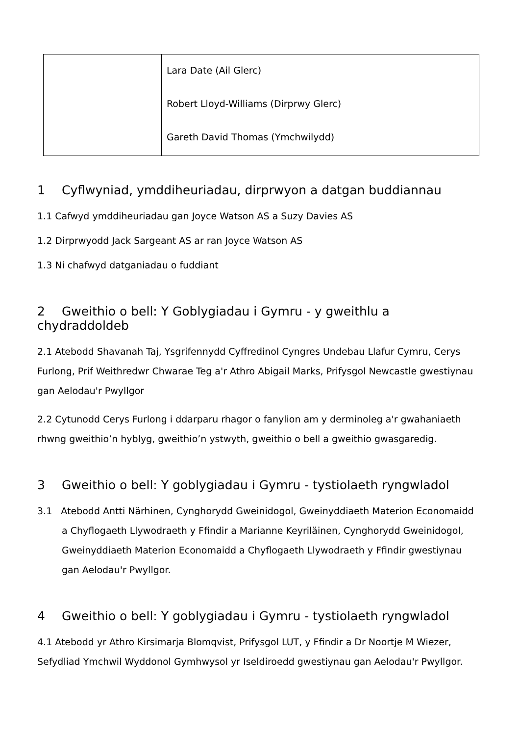| | Lara Date (Ail Glerc) Robert Lloyd-Williams (Dirprwy Glerc) Gareth David Thomas (Ymchwilydd) |
1 Cyflwyniad, ymddiheuriadau, dirprwyon a datgan buddiannau
1.1 Cafwyd ymddiheuriadau gan Joyce Watson AS a Suzy Davies AS
1.2 Dirprwyodd Jack Sargeant AS ar ran Joyce Watson AS
1.3 Ni chafwyd datganiadau o fuddiant
2 Gweithio o bell: Y Goblygiadau i Gymru - y gweithlu a chydraddoldeb
2.1 Atebodd Shavanah Taj, Ysgrifennydd Cyffredinol Cyngres Undebau Llafur Cymru, Cerys Furlong, Prif Weithredwr Chwarae Teg a'r Athro Abigail Marks, Prifysgol Newcastle gwestiynau gan Aelodau'r Pwyllgor
2.2 Cytunodd Cerys Furlong i ddarparu rhagor o fanylion am y derminoleg a'r gwahaniaeth rhwng gweithio’n hyblyg, gweithio’n ystwyth, gweithio o bell a gweithio gwasgaredig.
3 Gweithio o bell: Y goblygiadau i Gymru - tystiolaeth ryngwladol
3.1 Atebodd Antti Närhinen, Cynghorydd Gweinidogol, Gweinyddiaeth Materion Economaidd a Chyflogaeth Llywodraeth y Ffindir a Marianne Keyriläinen, Cynghorydd Gweinidogol, Gweinyddiaeth Materion Economaidd a Chyflogaeth Llywodraeth y Ffindir gwestiynau gan Aelodau'r Pwyllgor.
4 Gweithio o bell: Y goblygiadau i Gymru - tystiolaeth ryngwladol
4.1 Atebodd yr Athro Kirsimarja Blomqvist, Prifysgol LUT, y Ffindir a Dr Noortje M Wiezer, Sefydliad Ymchwil Wyddonol Gymhwysol yr Iseldiroedd gwestiynau gan Aelodau'r Pwyllgor.